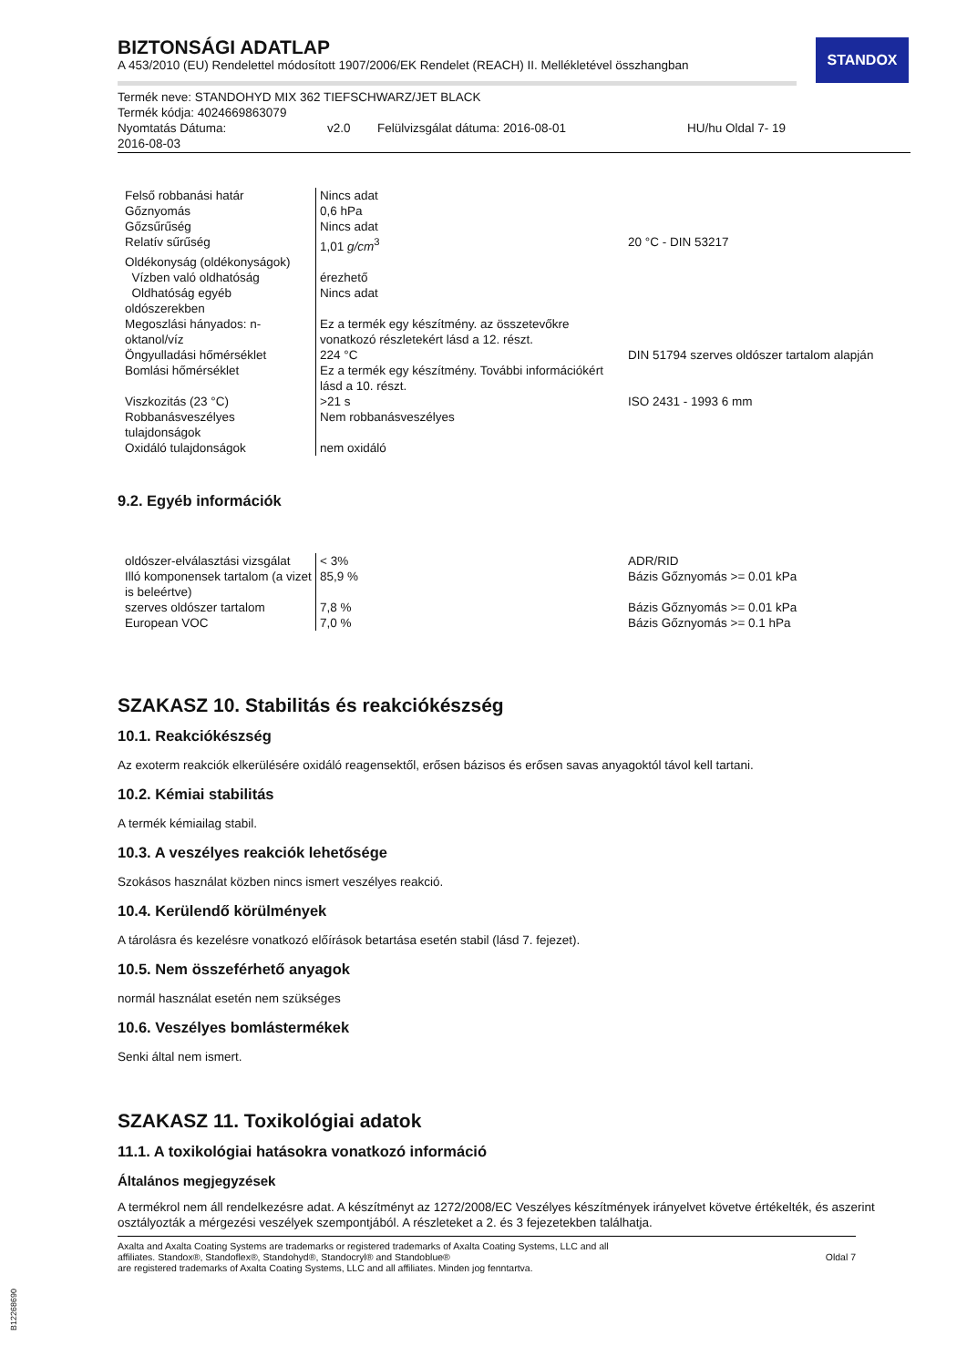STANDOX
BIZTONSÁGI ADATLAP
A 453/2010 (EU) Rendelettel módosított 1907/2006/EK Rendelet (REACH) II. Mellékletével összhangban
Termék neve: STANDOHYD MIX 362 TIEFSCHWARZ/JET BLACK
Termék kódja: 4024669863079
Nyomtatás Dátuma:
2016-08-03 v2.0 Felülvizsgálat dátuma: 2016-08-01 HU/hu Oldal 7- 19
| Felső robbanási határ | Nincs adat | |
| Gőznyomás | 0,6 hPa | |
| Gőzsűrűség | Nincs adat | |
| Relatív sűrűség | 1,01 g/cm<sup>3</sup> | 20 °C - DIN 53217 |
| Oldékonyság (oldékonyságok) | | |
| Vízben való oldhatóság | érezhető | |
| Oldhatóság egyéb oldószerekben | Nincs adat | |
| Megoszlási hányados: n-oktanol/víz | Ez a termék egy készítmény. az összetevőkre vonatkozó részletekért lásd a 12. részt. | |
| Öngyulladási hőmérséklet | 224 °C | DIN 51794 szerves oldószer tartalom alapján |
| Bomlási hőmérséklet | Ez a termék egy készítmény. További információkért lásd a 10. részt. | |
| Viszkozitás (23 °C) | >21 s | ISO 2431 - 1993 6 mm |
| Robbanásveszélyes tulajdonságok | Nem robbanásveszélyes | |
| Oxidáló tulajdonságok | nem oxidáló | |
9.2. Egyéb információk
| oldószer-elválasztási vizsgálat | < 3% | ADR/RID |
| Illó komponensek tartalom (a vizet is beleértve) | 85,9 % | Bázis Gőznyomás >= 0.01 kPa |
| szerves oldószer tartalom | 7,8 % | Bázis Gőznyomás >= 0.01 kPa |
| European VOC | 7,0 % | Bázis Gőznyomás >= 0.1 hPa |
SZAKASZ 10. Stabilitás és reakciókészség
10.1. Reakciókészség
Az exoterm reakciók elkerülésére oxidáló reagensektől, erősen bázisos és erősen savas anyagoktól távol kell tartani.
10.2. Kémiai stabilitás
A termék kémiailag stabil.
10.3. A veszélyes reakciók lehetősége
Szokásos használat közben nincs ismert veszélyes reakció.
10.4. Kerülendő körülmények
A tárolásra és kezelésre vonatkozó előírások betartása esetén stabil (lásd 7. fejezet).
10.5. Nem összeférhető anyagok
normál használat esetén nem szükséges
10.6. Veszélyes bomlástermékek
Senki által nem ismert.
SZAKASZ 11. Toxikológiai adatok
11.1. A toxikológiai hatásokra vonatkozó információ
Általános megjegyzések
A termékrol nem áll rendelkezésre adat. A készítményt az 1272/2008/EC Veszélyes készítmények irányelvet követve értékelték, és aszerint osztályozták a mérgezési veszélyek szempontjából. A részleteket a 2. és 3 fejezetekben találhatja.
Axalta and Axalta Coating Systems are trademarks or registered trademarks of Axalta Coating Systems, LLC and all
affiliates. Standox®, Standoflex®, Standohyd®, Standocryl® and Standoblue®
are registered trademarks of Axalta Coating Systems, LLC and all affiliates. Minden jog fenntartva. Oldal 7
B12268690